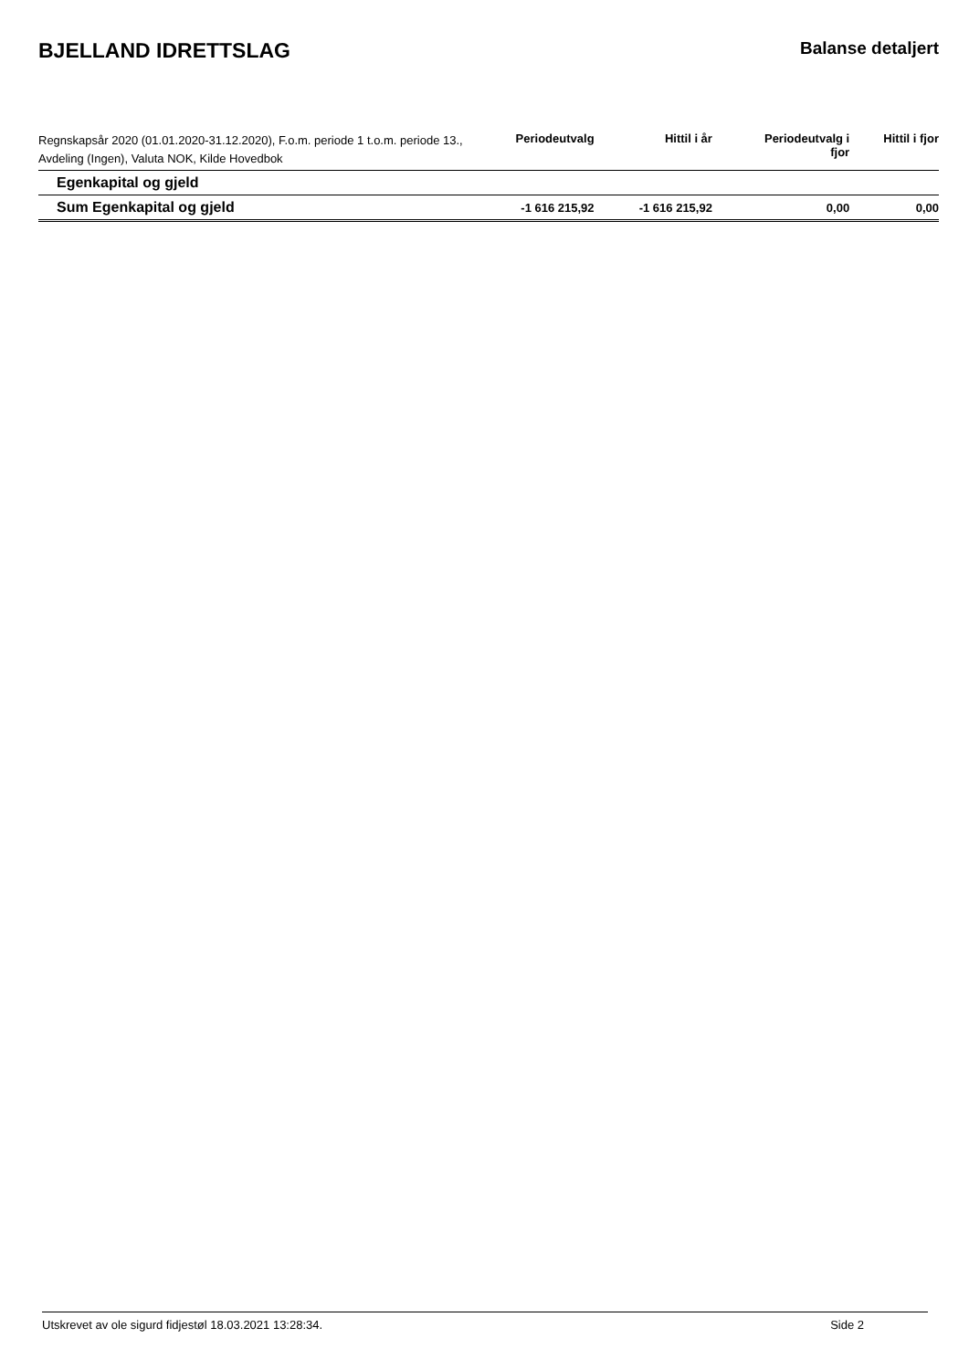BJELLAND IDRETTSLAG
Balanse detaljert
| Regnskapsår 2020 (01.01.2020-31.12.2020), F.o.m. periode 1 t.o.m. periode 13., Avdeling (Ingen), Valuta NOK, Kilde Hovedbok | Periodeutvalg | Hittil i år | Periodeutvalg i fjor | Hittil i fjor |
| --- | --- | --- | --- | --- |
| Egenkapital og gjeld | | | | |
| Sum Egenkapital og gjeld | -1 616 215,92 | -1 616 215,92 | 0,00 | 0,00 |
Utskrevet av ole sigurd fidjestøl 18.03.2021 13:28:34. Side 2